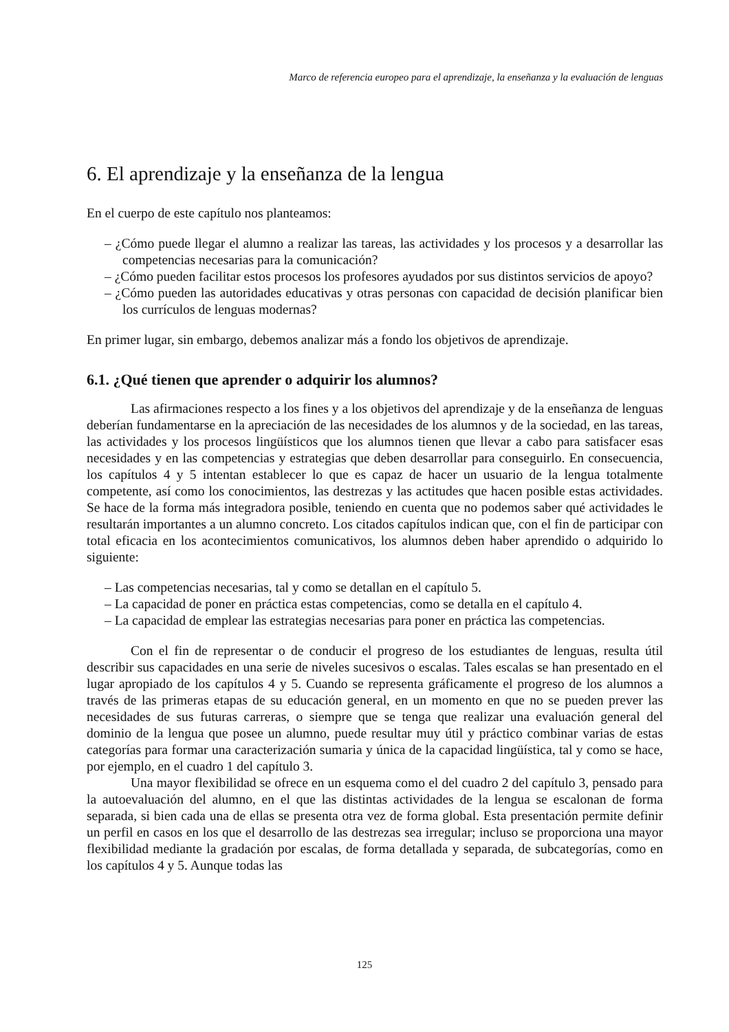Marco de referencia europeo para el aprendizaje, la enseñanza y la evaluación de lenguas
6. El aprendizaje y la enseñanza de la lengua
En el cuerpo de este capítulo nos planteamos:
– ¿Cómo puede llegar el alumno a realizar las tareas, las actividades y los procesos y a desarrollar las competencias necesarias para la comunicación?
– ¿Cómo pueden facilitar estos procesos los profesores ayudados por sus distintos servicios de apoyo?
– ¿Cómo pueden las autoridades educativas y otras personas con capacidad de decisión planificar bien los currículos de lenguas modernas?
En primer lugar, sin embargo, debemos analizar más a fondo los objetivos de aprendizaje.
6.1. ¿Qué tienen que aprender o adquirir los alumnos?
Las afirmaciones respecto a los fines y a los objetivos del aprendizaje y de la enseñanza de lenguas deberían fundamentarse en la apreciación de las necesidades de los alumnos y de la sociedad, en las tareas, las actividades y los procesos lingüísticos que los alumnos tienen que llevar a cabo para satisfacer esas necesidades y en las competencias y estrategias que deben desarrollar para conseguirlo. En consecuencia, los capítulos 4 y 5 intentan establecer lo que es capaz de hacer un usuario de la lengua totalmente competente, así como los conocimientos, las destrezas y las actitudes que hacen posible estas actividades. Se hace de la forma más integradora posible, teniendo en cuenta que no podemos saber qué actividades le resultarán importantes a un alumno concreto. Los citados capítulos indican que, con el fin de participar con total eficacia en los acontecimientos comunicativos, los alumnos deben haber aprendido o adquirido lo siguiente:
– Las competencias necesarias, tal y como se detallan en el capítulo 5.
– La capacidad de poner en práctica estas competencias, como se detalla en el capítulo 4.
– La capacidad de emplear las estrategias necesarias para poner en práctica las competencias.
Con el fin de representar o de conducir el progreso de los estudiantes de lenguas, resulta útil describir sus capacidades en una serie de niveles sucesivos o escalas. Tales escalas se han presentado en el lugar apropiado de los capítulos 4 y 5. Cuando se representa gráficamente el progreso de los alumnos a través de las primeras etapas de su educación general, en un momento en que no se pueden prever las necesidades de sus futuras carreras, o siempre que se tenga que realizar una evaluación general del dominio de la lengua que posee un alumno, puede resultar muy útil y práctico combinar varias de estas categorías para formar una caracterización sumaria y única de la capacidad lingüística, tal y como se hace, por ejemplo, en el cuadro 1 del capítulo 3.
Una mayor flexibilidad se ofrece en un esquema como el del cuadro 2 del capítulo 3, pensado para la autoevaluación del alumno, en el que las distintas actividades de la lengua se escalonan de forma separada, si bien cada una de ellas se presenta otra vez de forma global. Esta presentación permite definir un perfil en casos en los que el desarrollo de las destrezas sea irregular; incluso se proporciona una mayor flexibilidad mediante la gradación por escalas, de forma detallada y separada, de subcategorías, como en los capítulos 4 y 5. Aunque todas las
125